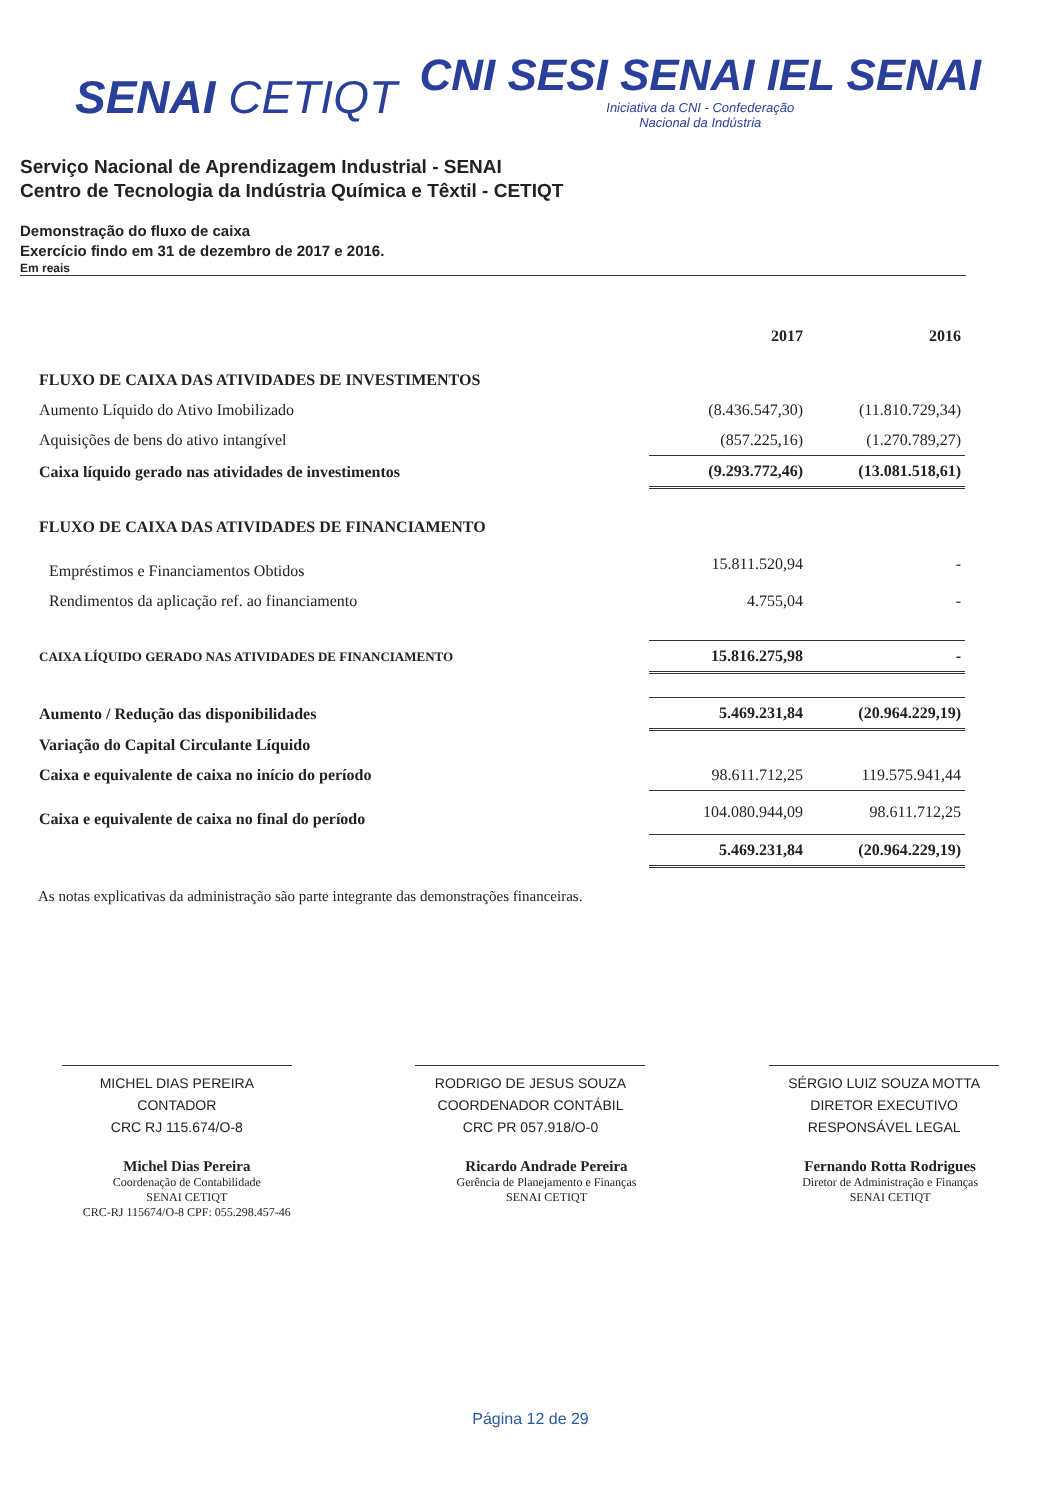SENAI CETIQT
CNI SESI SENAI IEL SENAI
Iniciativa da CNI - Confederação
Nacional da Indústria
Serviço Nacional de Aprendizagem Industrial - SENAI
Centro de Tecnologia da Indústria Química e Têxtil - CETIQT
Demonstração do fluxo de caixa
Exercício findo em 31 de dezembro de 2017 e 2016.
Em reais
| | 2017 | 2016 |
| --- | --- | --- |
| FLUXO DE CAIXA DAS ATIVIDADES DE INVESTIMENTOS | | |
| Aumento Líquido do Ativo Imobilizado | (8.436.547,30) | (11.810.729,34) |
| Aquisições de bens do ativo intangível | (857.225,16) | (1.270.789,27) |
| Caixa líquido gerado nas atividades de investimentos | (9.293.772,46) | (13.081.518,61) |
| FLUXO DE CAIXA DAS ATIVIDADES DE FINANCIAMENTO | | |
| Empréstimos e Financiamentos Obtidos | 15.811.520,94 | - |
| Rendimentos da aplicação ref. ao financiamento | 4.755,04 | - |
| CAIXA LÍQUIDO GERADO NAS ATIVIDADES DE FINANCIAMENTO | 15.816.275,98 | - |
| Aumento / Redução das disponibilidades | 5.469.231,84 | (20.964.229,19) |
| Variação do Capital Circulante Líquido | | |
| Caixa e equivalente de caixa no início do período | 98.611.712,25 | 119.575.941,44 |
| Caixa e equivalente de caixa no final do período | 104.080.944,09 | 98.611.712,25 |
| | 5.469.231,84 | (20.964.229,19) |
As notas explicativas da administração são parte integrante das demonstrações financeiras.
MICHEL DIAS PEREIRA
CONTADOR
CRC RJ 115.674/O-8
RODRIGO DE JESUS SOUZA
COORDENADOR CONTÁBIL
CRC PR 057.918/O-0
SÉRGIO LUIZ SOUZA MOTTA
DIRETOR EXECUTIVO
RESPONSÁVEL LEGAL
Michel Dias Pereira
Coordenação de Contabilidade
SENAI CETIQT
CRC-RJ 115674/O-8 CPF: 055.298.457-46
Ricardo Andrade Pereira
Gerência de Planejamento e Finanças
SENAI CETIQT
Fernando Rotta Rodrigues
Diretor de Administração e Finanças
SENAI CETIQT
Página 12 de 29